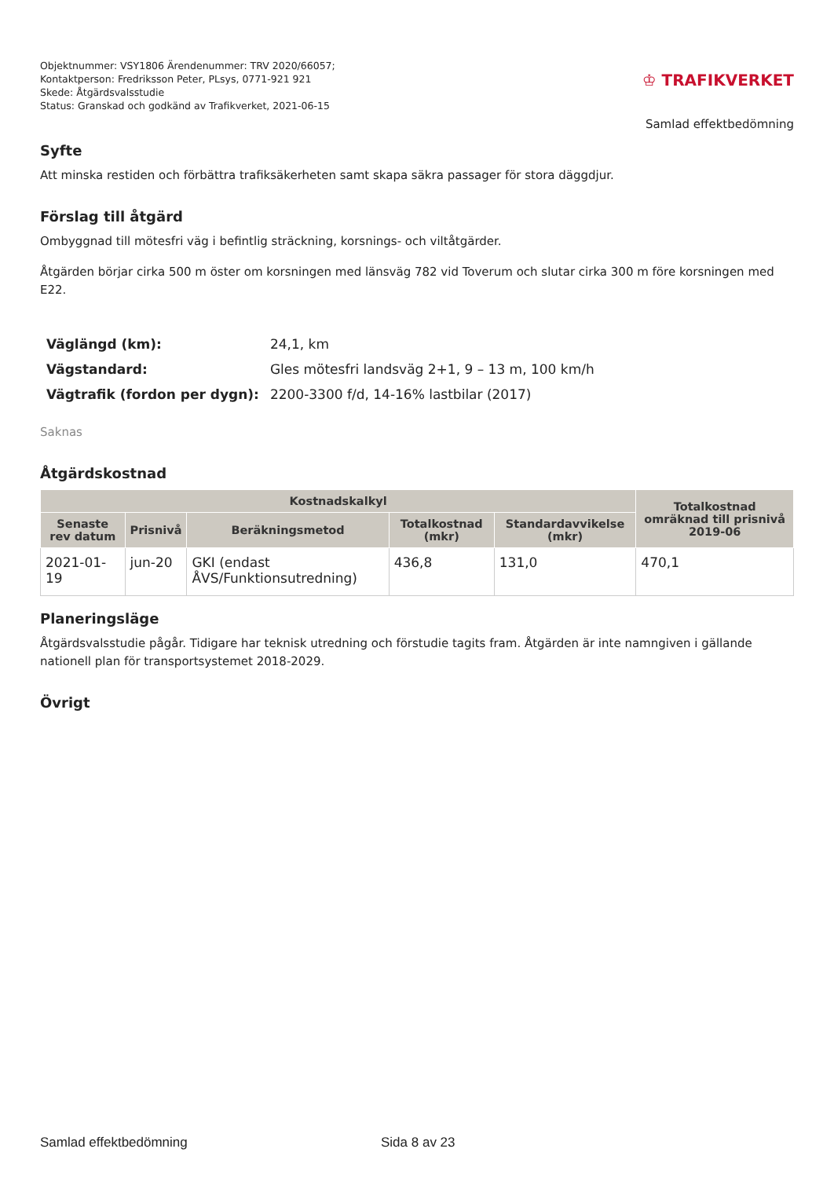Objektnummer: VSY1806 Ärendenummer: TRV 2020/66057;
Kontaktperson: Fredriksson Peter, PLsys, 0771-921 921
Skede: Åtgärdsvalsstudie
Status: Granskad och godkänd av Trafikverket, 2021-06-15
♔ TRAFIKVERKET
Samlad effektbedömning
Syfte
Att minska restiden och förbättra trafiksäkerheten samt skapa säkra passager för stora däggdjur.
Förslag till åtgärd
Ombyggnad till mötesfri väg i befintlig sträckning, korsnings- och viltåtgärder.
Åtgärden börjar cirka 500 m öster om korsningen med länsväg 782 vid Toverum och slutar cirka 300 m före korsningen med E22.
| Väglängd (km): | 24,1, km |
| Vägstandard: | Gles mötesfri landsväg 2+1, 9 – 13 m, 100 km/h |
| Vägtrafik (fordon per dygn): | 2200-3300 f/d, 14-16% lastbilar (2017) |
Saknas
Åtgärdskostnad
| Kostnadskalkyl | | | | | Totalkostnad omräknad till prisnivå 2019-06 |
| --- | --- | --- | --- | --- | --- |
| Senaste rev datum | Prisnivå | Beräkningsmetod | Totalkostnad (mkr) | Standardavvikelse (mkr) | |
| 2021-01-19 | jun-20 | GKI (endast ÅVS/Funktionsutredning) | 436,8 | 131,0 | 470,1 |
Planeringsläge
Åtgärdsvalsstudie pågår. Tidigare har teknisk utredning och förstudie tagits fram. Åtgärden är inte namngiven i gällande nationell plan för transportsystemet 2018-2029.
Övrigt
Samlad effektbedömning Sida 8 av 23